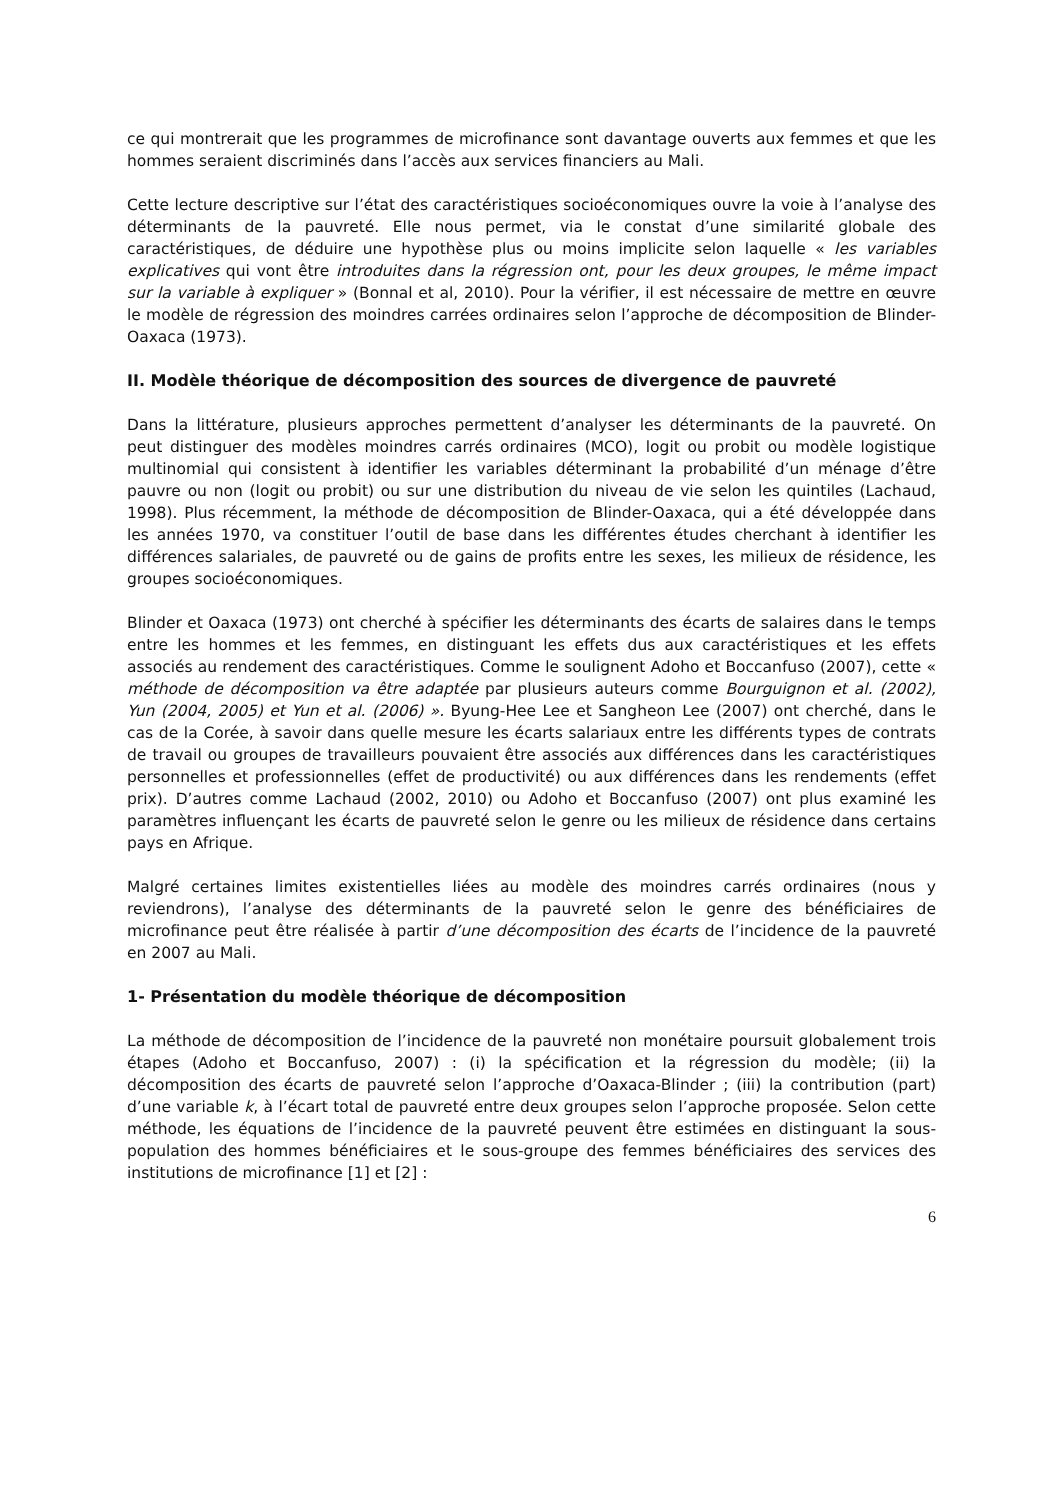ce qui montrerait que les programmes de microfinance sont davantage ouverts aux femmes et que les hommes seraient discriminés dans l’accès aux services financiers au Mali.
Cette lecture descriptive sur l’état des caractéristiques socioéconomiques ouvre la voie à l’analyse des déterminants de la pauvreté. Elle nous permet, via le constat d’une similarité globale des caractéristiques, de déduire une hypothèse plus ou moins implicite selon laquelle « les variables explicatives qui vont être introduites dans la régression ont, pour les deux groupes, le même impact sur la variable à expliquer » (Bonnal et al, 2010). Pour la vérifier, il est nécessaire de mettre en œuvre le modèle de régression des moindres carrées ordinaires selon l’approche de décomposition de Blinder-Oaxaca (1973).
II. Modèle théorique de décomposition des sources de divergence de pauvreté
Dans la littérature, plusieurs approches permettent d’analyser les déterminants de la pauvreté. On peut distinguer des modèles moindres carrés ordinaires (MCO), logit ou probit ou modèle logistique multinomial qui consistent à identifier les variables déterminant la probabilité d’un ménage d’être pauvre ou non (logit ou probit) ou sur une distribution du niveau de vie selon les quintiles (Lachaud, 1998). Plus récemment, la méthode de décomposition de Blinder-Oaxaca, qui a été développée dans les années 1970, va constituer l’outil de base dans les différentes études cherchant à identifier les différences salariales, de pauvreté ou de gains de profits entre les sexes, les milieux de résidence, les groupes socioéconomiques.
Blinder et Oaxaca (1973) ont cherché à spécifier les déterminants des écarts de salaires dans le temps entre les hommes et les femmes, en distinguant les effets dus aux caractéristiques et les effets associés au rendement des caractéristiques. Comme le soulignent Adoho et Boccanfuso (2007), cette « méthode de décomposition va être adaptée par plusieurs auteurs comme Bourguignon et al. (2002), Yun (2004, 2005) et Yun et al. (2006) ». Byung-Hee Lee et Sangheon Lee (2007) ont cherché, dans le cas de la Corée, à savoir dans quelle mesure les écarts salariaux entre les différents types de contrats de travail ou groupes de travailleurs pouvaient être associés aux différences dans les caractéristiques personnelles et professionnelles (effet de productivité) ou aux différences dans les rendements (effet prix). D’autres comme Lachaud (2002, 2010) ou Adoho et Boccanfuso (2007) ont plus examiné les paramètres influençant les écarts de pauvreté selon le genre ou les milieux de résidence dans certains pays en Afrique.
Malgré certaines limites existentielles liées au modèle des moindres carrés ordinaires (nous y reviendrons), l’analyse des déterminants de la pauvreté selon le genre des bénéficiaires de microfinance peut être réalisée à partir d’une décomposition des écarts de l’incidence de la pauvreté en 2007 au Mali.
1- Présentation du modèle théorique de décomposition
La méthode de décomposition de l’incidence de la pauvreté non monétaire poursuit globalement trois étapes (Adoho et Boccanfuso, 2007) : (i) la spécification et la régression du modèle; (ii) la décomposition des écarts de pauvreté selon l’approche d’Oaxaca-Blinder ; (iii) la contribution (part) d’une variable k, à l’écart total de pauvreté entre deux groupes selon l’approche proposée. Selon cette méthode, les équations de l’incidence de la pauvreté peuvent être estimées en distinguant la sous-population des hommes bénéficiaires et le sous-groupe des femmes bénéficiaires des services des institutions de microfinance [1] et [2] :
6